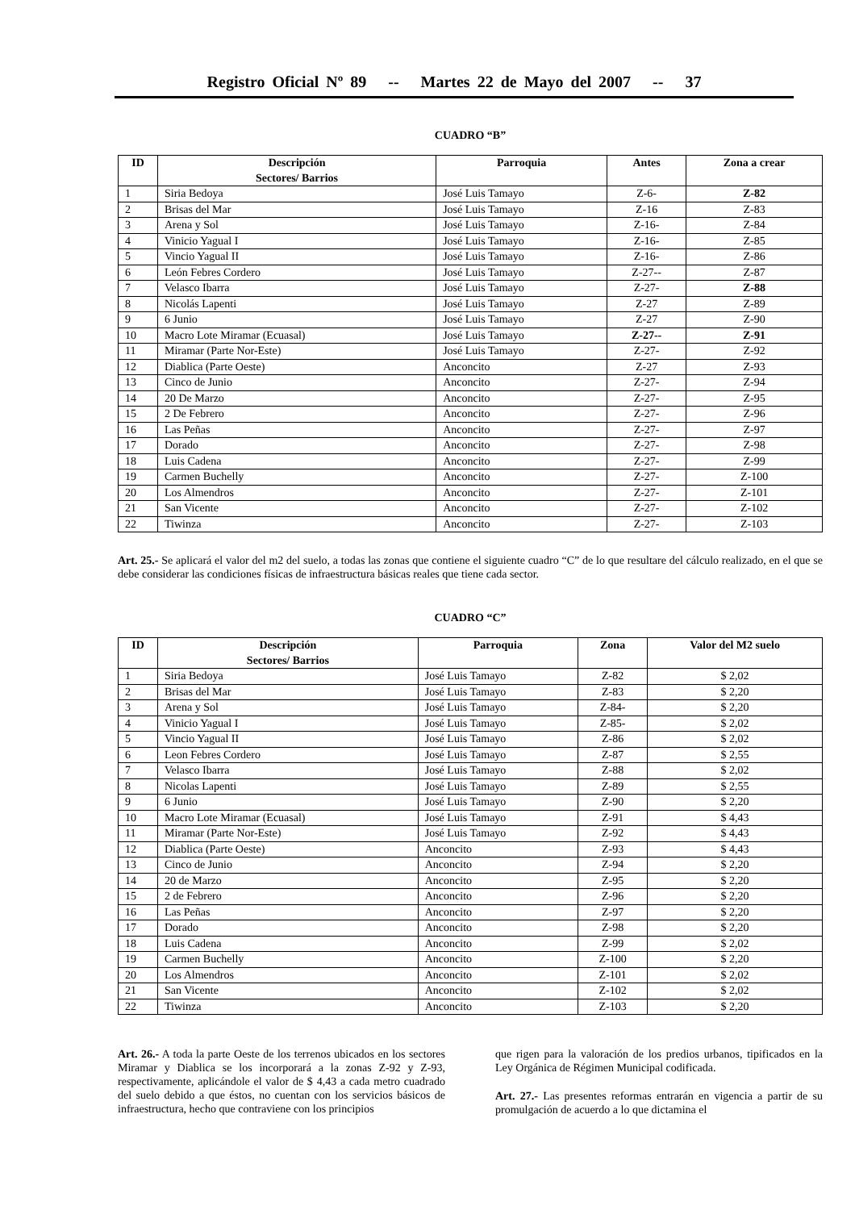Registro Oficial Nº 89 -- Martes 22 de Mayo del 2007 -- 37
CUADRO “B”
| ID | Descripción Sectores/ Barrios | Parroquia | Antes | Zona a crear |
| --- | --- | --- | --- | --- |
| 1 | Siria Bedoya | José Luis Tamayo | Z-6- | Z-82 |
| 2 | Brisas del Mar | José Luis Tamayo | Z-16 | Z-83 |
| 3 | Arena y Sol | José Luis Tamayo | Z-16- | Z-84 |
| 4 | Vinicio Yagual I | José Luis Tamayo | Z-16- | Z-85 |
| 5 | Vincio Yagual II | José Luis Tamayo | Z-16- | Z-86 |
| 6 | León Febres Cordero | José Luis Tamayo | Z-27-- | Z-87 |
| 7 | Velasco Ibarra | José Luis Tamayo | Z-27- | Z-88 |
| 8 | Nicolás Lapenti | José Luis Tamayo | Z-27 | Z-89 |
| 9 | 6 Junio | José Luis Tamayo | Z-27 | Z-90 |
| 10 | Macro Lote Miramar (Ecuasal) | José Luis Tamayo | Z-27-- | Z-91 |
| 11 | Miramar (Parte Nor-Este) | José Luis Tamayo | Z-27- | Z-92 |
| 12 | Diablica (Parte Oeste) | Anconcito | Z-27 | Z-93 |
| 13 | Cinco de Junio | Anconcito | Z-27- | Z-94 |
| 14 | 20 De Marzo | Anconcito | Z-27- | Z-95 |
| 15 | 2 De Febrero | Anconcito | Z-27- | Z-96 |
| 16 | Las Peñas | Anconcito | Z-27- | Z-97 |
| 17 | Dorado | Anconcito | Z-27- | Z-98 |
| 18 | Luis Cadena | Anconcito | Z-27- | Z-99 |
| 19 | Carmen Buchelly | Anconcito | Z-27- | Z-100 |
| 20 | Los Almendros | Anconcito | Z-27- | Z-101 |
| 21 | San Vicente | Anconcito | Z-27- | Z-102 |
| 22 | Tiwinza | Anconcito | Z-27- | Z-103 |
Art. 25.- Se aplicará el valor del m2 del suelo, a todas las zonas que contiene el siguiente cuadro “C” de lo que resultare del cálculo realizado, en el que se debe considerar las condiciones físicas de infraestructura básicas reales que tiene cada sector.
CUADRO “C”
| ID | Descripción Sectores/ Barrios | Parroquia | Zona | Valor del M2 suelo |
| --- | --- | --- | --- | --- |
| 1 | Siria Bedoya | José Luis Tamayo | Z-82 | $ 2,02 |
| 2 | Brisas del Mar | José Luis Tamayo | Z-83 | $ 2,20 |
| 3 | Arena y Sol | José Luis Tamayo | Z-84- | $ 2,20 |
| 4 | Vinicio Yagual I | José Luis Tamayo | Z-85- | $ 2,02 |
| 5 | Vincio Yagual II | José Luis Tamayo | Z-86 | $ 2,02 |
| 6 | Leon Febres Cordero | José Luis Tamayo | Z-87 | $ 2,55 |
| 7 | Velasco Ibarra | José Luis Tamayo | Z-88 | $ 2,02 |
| 8 | Nicolas Lapenti | José Luis Tamayo | Z-89 | $ 2,55 |
| 9 | 6 Junio | José Luis Tamayo | Z-90 | $ 2,20 |
| 10 | Macro Lote Miramar (Ecuasal) | José Luis Tamayo | Z-91 | $ 4,43 |
| 11 | Miramar (Parte Nor-Este) | José Luis Tamayo | Z-92 | $ 4,43 |
| 12 | Diablica (Parte Oeste) | Anconcito | Z-93 | $ 4,43 |
| 13 | Cinco de Junio | Anconcito | Z-94 | $ 2,20 |
| 14 | 20 de Marzo | Anconcito | Z-95 | $ 2,20 |
| 15 | 2 de Febrero | Anconcito | Z-96 | $ 2,20 |
| 16 | Las Peñas | Anconcito | Z-97 | $ 2,20 |
| 17 | Dorado | Anconcito | Z-98 | $ 2,20 |
| 18 | Luis Cadena | Anconcito | Z-99 | $ 2,02 |
| 19 | Carmen Buchelly | Anconcito | Z-100 | $ 2,20 |
| 20 | Los Almendros | Anconcito | Z-101 | $ 2,02 |
| 21 | San Vicente | Anconcito | Z-102 | $ 2,02 |
| 22 | Tiwinza | Anconcito | Z-103 | $ 2,20 |
Art. 26.- A toda la parte Oeste de los terrenos ubicados en los sectores Miramar y Diablica se los incorporará a la zonas Z-92 y Z-93, respectivamente, aplicándole el valor de $ 4,43 a cada metro cuadrado del suelo debido a que éstos, no cuentan con los servicios básicos de infraestructura, hecho que contraviene con los principios
que rigen para la valoración de los predios urbanos, tipificados en la Ley Orgánica de Régimen Municipal codificada.
Art. 27.- Las presentes reformas entrarán en vigencia a partir de su promulgación de acuerdo a lo que dictamina el